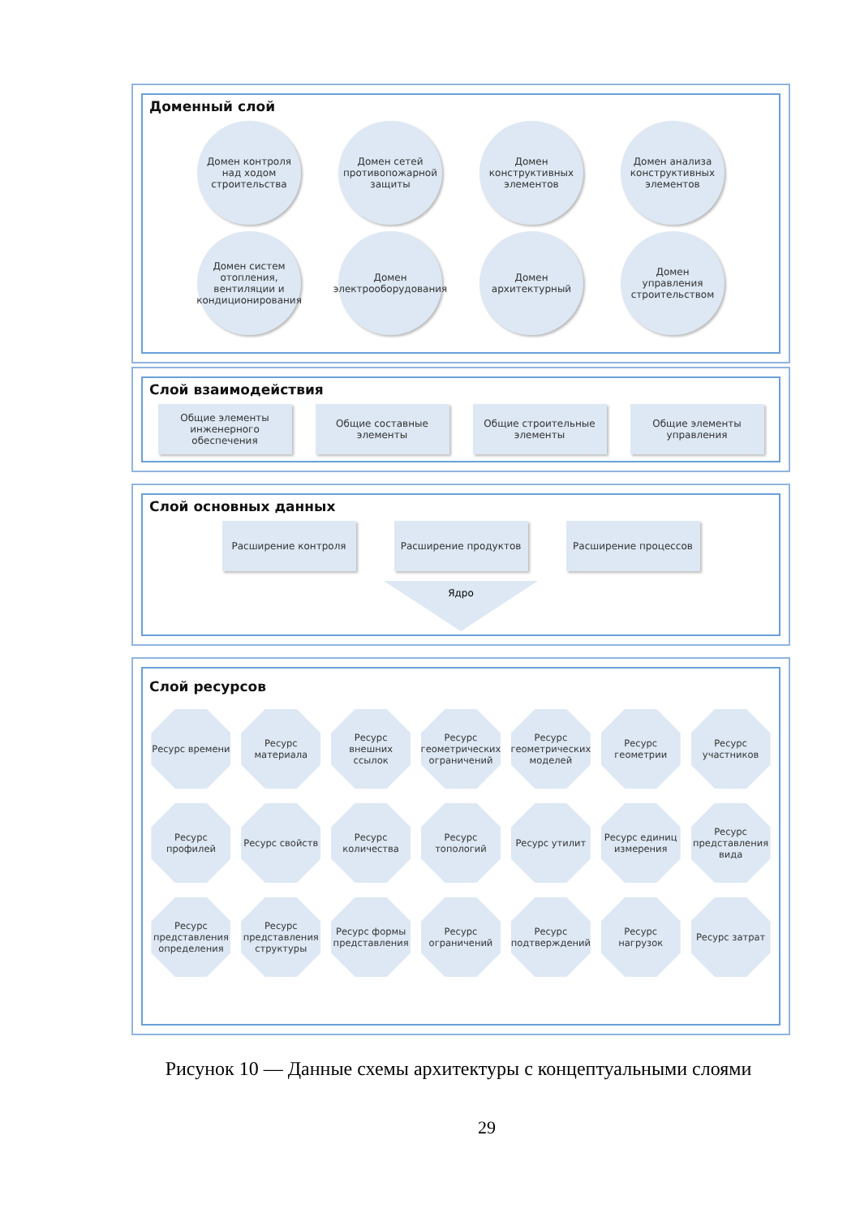Доменный слой
Домен контроля над ходом строительства
Домен сетей противопожарной защиты
Домен конструктивных элементов
Домен анализа конструктивных элементов
Домен систем отопления, вентиляции и кондиционирования
Домен электрооборудования
Домен архитектурный
Домен управления строительством
Слой взаимодействия
Общие элементы инженерного обеспечения
Общие составные элементы
Общие строительные элементы
Общие элементы управления
Слой основных данных
Расширение контроля
Расширение продуктов
Расширение процессов
Ядро
Слой ресурсов
Ресурс времени
Ресурс материала
Ресурс внешних ссылок
Ресурс геометрических ограничений
Ресурс геометрических моделей
Ресурс геометрии
Ресурс участников
Ресурс профилей
Ресурс свойств
Ресурс количества
Ресурс топологий
Ресурс утилит
Ресурс единиц измерения
Ресурс представления вида
Ресурс представления определения
Ресурс представления структуры
Ресурс формы представления
Ресурс ограничений
Ресурс подтверждений
Ресурс нагрузок
Ресурс затрат
Рисунок 10 — Данные схемы архитектуры с концептуальными слоями
29